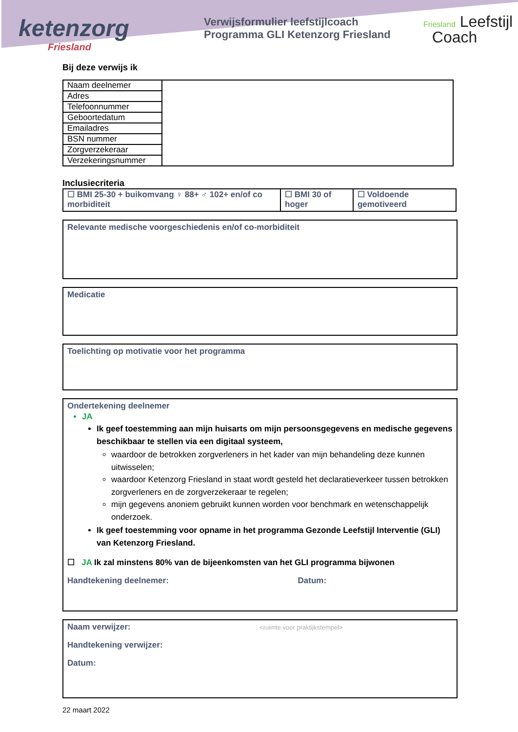ketenzorg
Friesland
Verwijsformulier leefstijlcoach
Programma GLI Ketenzorg Friesland
Friesland Leefstijl
Coach
Bij deze verwijs ik
| Naam deelnemer | |
| Adres | |
| Telefoonnummer | |
| Geboortedatum | |
| Emailadres | |
| BSN nummer | |
| Zorgverzekeraar | |
| Verzekeringsnummer | |
Inclusiecriteria
| ☐ BMI 25-30 + buikomvang ♀ 88+ ♂ 102+ en/of co morbiditeit | ☐ BMI 30 of hoger | ☐ Voldoende gemotiveerd |
Relevante medische voorgeschiedenis en/of co-morbiditeit
Medicatie
Toelichting op motivatie voor het programma
Ondertekening deelnemer
JA
Ik geef toestemming aan mijn huisarts om mijn persoonsgegevens en medische gegevens beschikbaar te stellen via een digitaal systeem,
waardoor de betrokken zorgverleners in het kader van mijn behandeling deze kunnen uitwisselen;
waardoor Ketenzorg Friesland in staat wordt gesteld het declaratieverkeer tussen betrokken zorgverleners en de zorgverzekeraar te regelen;
mijn gegevens anoniem gebruikt kunnen worden voor benchmark en wetenschappelijk onderzoek.
Ik geef toestemming voor opname in het programma Gezonde Leefstijl Interventie (GLI) van Ketenzorg Friesland.
☐ JA Ik zal minstens 80% van de bijeenkomsten van het GLI programma bijwonen
Handtekening deelnemer: Datum:
Naam verwijzer: <ruimte voor praktijkstempel>
Handtekening verwijzer:
Datum:
22 maart 2022